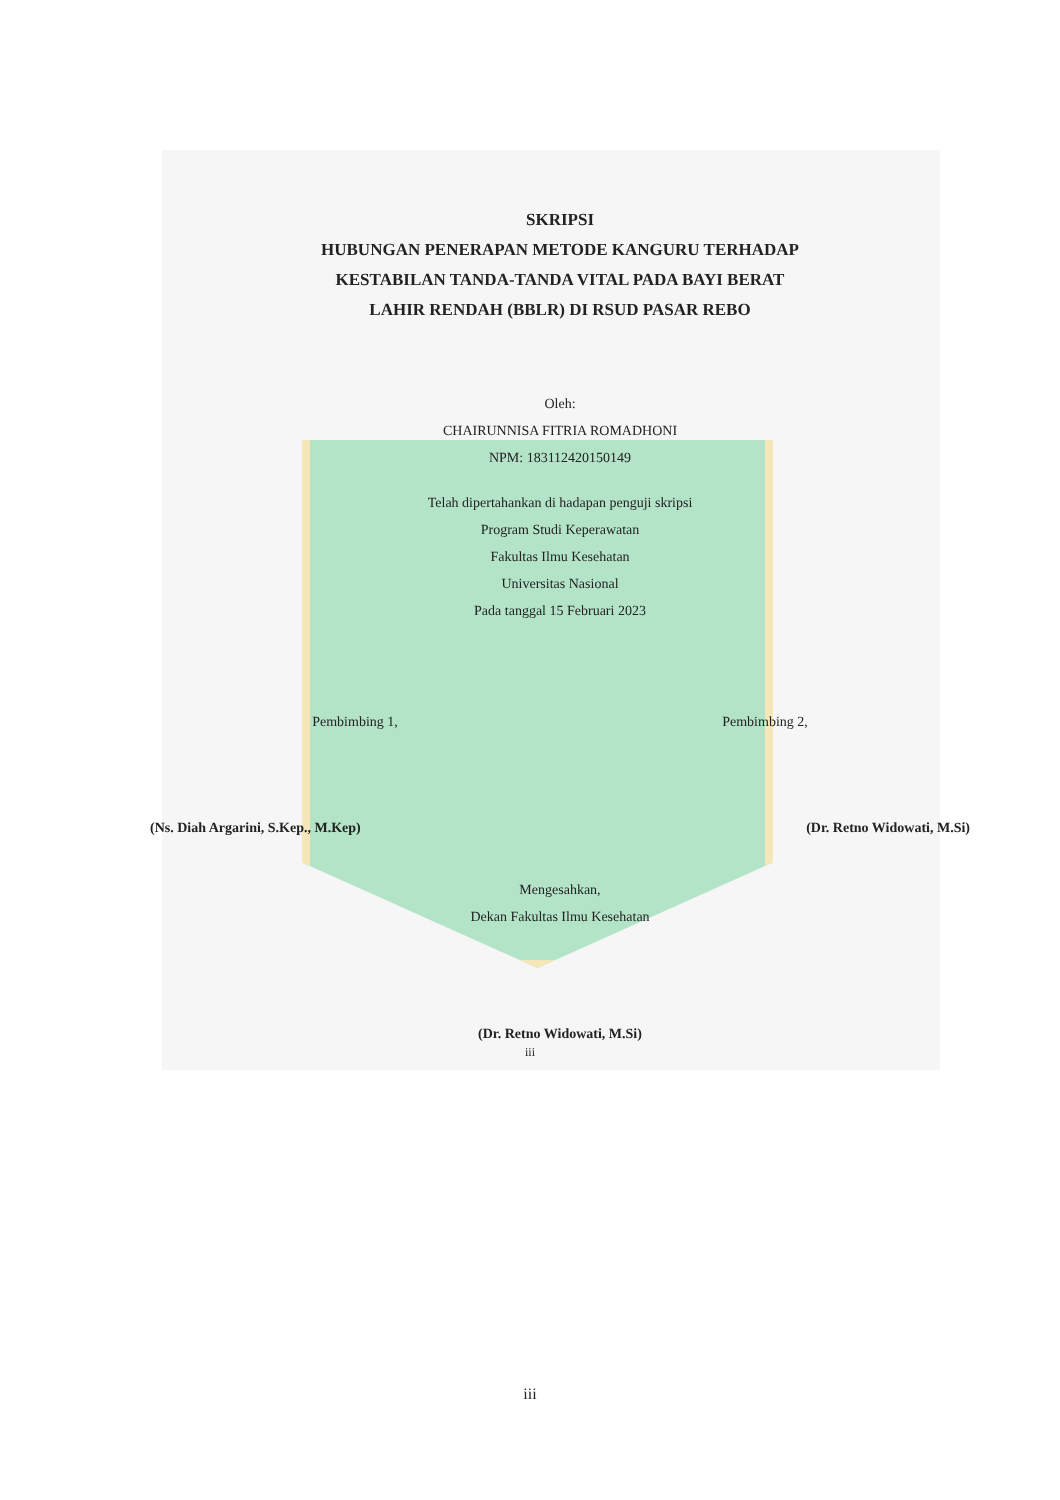SKRIPSI
HUBUNGAN PENERAPAN METODE KANGURU TERHADAP
KESTABILAN TANDA-TANDA VITAL PADA BAYI BERAT
LAHIR RENDAH (BBLR) DI RSUD PASAR REBO
Oleh:
CHAIRUNNISA FITRIA ROMADHONI
NPM: 183112420150149
Telah dipertahankan di hadapan penguji skripsi
Program Studi Keperawatan
Fakultas Ilmu Kesehatan
Universitas Nasional
Pada tanggal 15 Februari 2023
Pembimbing 1, Pembimbing 2,
(Ns. Diah Argarini, S.Kep., M.Kep)
(Dr. Retno Widowati, M.Si)
Mengesahkan,
Dekan Fakultas Ilmu Kesehatan
(Dr. Retno Widowati, M.Si)
iii
iii